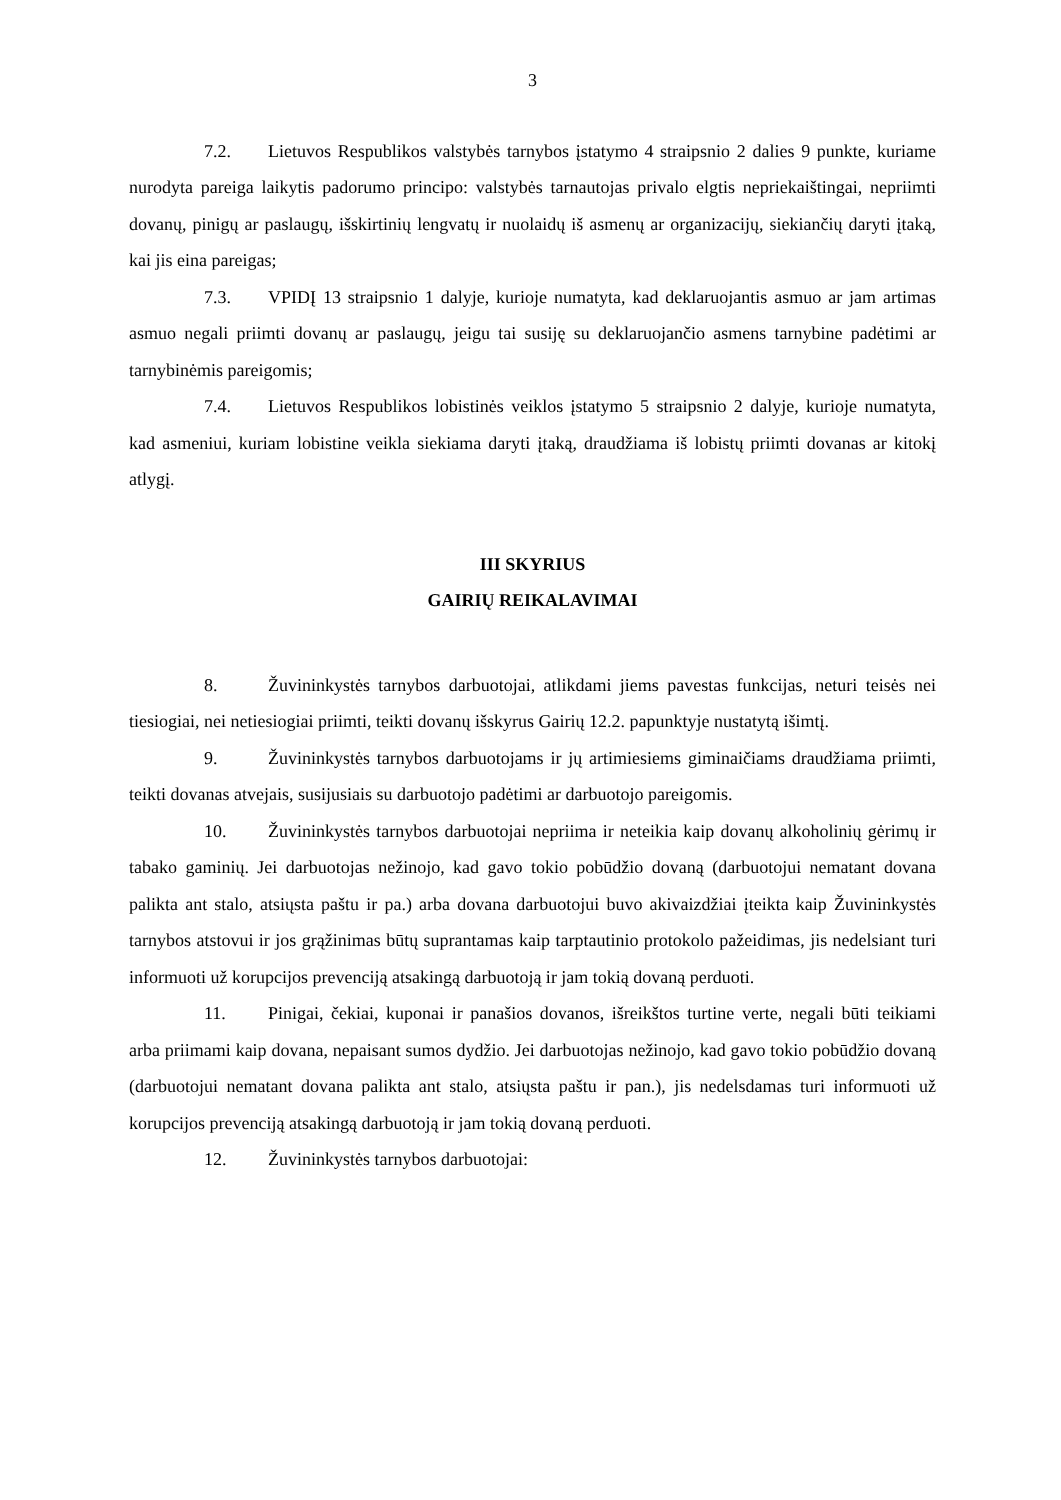3
7.2. Lietuvos Respublikos valstybės tarnybos įstatymo 4 straipsnio 2 dalies 9 punkte, kuriame nurodyta pareiga laikytis padorumo principo: valstybės tarnautojas privalo elgtis nepriekaištingai, nepriimti dovanų, pinigų ar paslaugų, išskirtinių lengvatų ir nuolaidų iš asmenų ar organizacijų, siekiančių daryti įtaką, kai jis eina pareigas;
7.3. VPIDĮ 13 straipsnio 1 dalyje, kurioje numatyta, kad deklaruojantis asmuo ar jam artimas asmuo negali priimti dovanų ar paslaugų, jeigu tai susiję su deklaruojančio asmens tarnybine padėtimi ar tarnybinėmis pareigomis;
7.4. Lietuvos Respublikos lobistinės veiklos įstatymo 5 straipsnio 2 dalyje, kurioje numatyta, kad asmeniui, kuriam lobistine veikla siekiama daryti įtaką, draudžiama iš lobistų priimti dovanas ar kitokį atlygį.
III SKYRIUS
GAIRIŲ REIKALAVIMAI
8. Žuvininkystės tarnybos darbuotojai, atlikdami jiems pavestas funkcijas, neturi teisės nei tiesiogiai, nei netiesiogiai priimti, teikti dovanų išskyrus Gairių 12.2. papunktyje nustatytą išimtį.
9. Žuvininkystės tarnybos darbuotojams ir jų artimiesiems giminaičiams draudžiama priimti, teikti dovanas atvejais, susijusiais su darbuotojo padėtimi ar darbuotojo pareigomis.
10. Žuvininkystės tarnybos darbuotojai nepriima ir neteikia kaip dovanų alkoholinių gėrimų ir tabako gaminių. Jei darbuotojas nežinojo, kad gavo tokio pobūdžio dovaną (darbuotojui nematant dovana palikta ant stalo, atsiųsta paštu ir pa.) arba dovana darbuotojui buvo akivaizdžiai įteikta kaip Žuvininkystės tarnybos atstovui ir jos grąžinimas būtų suprantamas kaip tarptautinio protokolo pažeidimas, jis nedelsiant turi informuoti už korupcijos prevenciją atsakingą darbuotoją ir jam tokią dovaną perduoti.
11. Pinigai, čekiai, kuponai ir panašios dovanos, išreikštos turtine verte, negali būti teikiami arba priimami kaip dovana, nepaisant sumos dydžio. Jei darbuotojas nežinojo, kad gavo tokio pobūdžio dovaną (darbuotojui nematant dovana palikta ant stalo, atsiųsta paštu ir pan.), jis nedelsdamas turi informuoti už korupcijos prevenciją atsakingą darbuotoją ir jam tokią dovaną perduoti.
12. Žuvininkystės tarnybos darbuotojai: